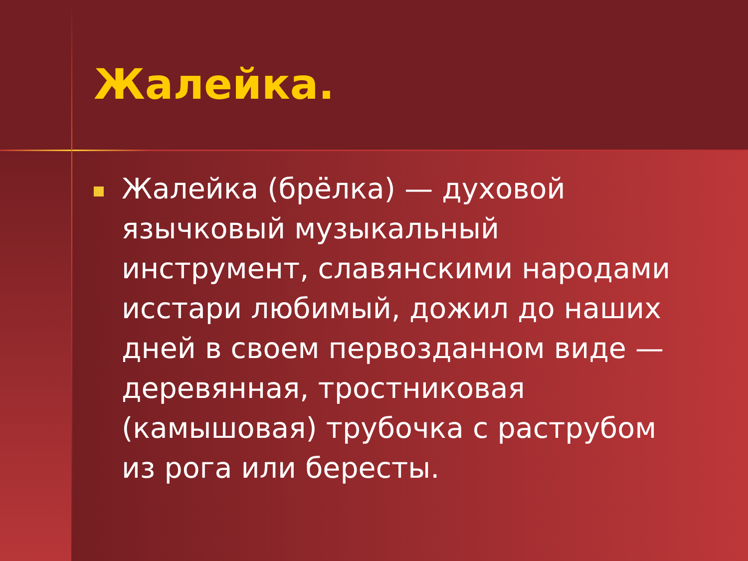Жалейка.
Жалейка (брёлка) — духовой язычковый музыкальный инструмент, славянскими народами исстари любимый, дожил до наших дней в своем первозданном виде — деревянная, тростниковая (камышовая) трубочка с раструбом из рога или бересты.